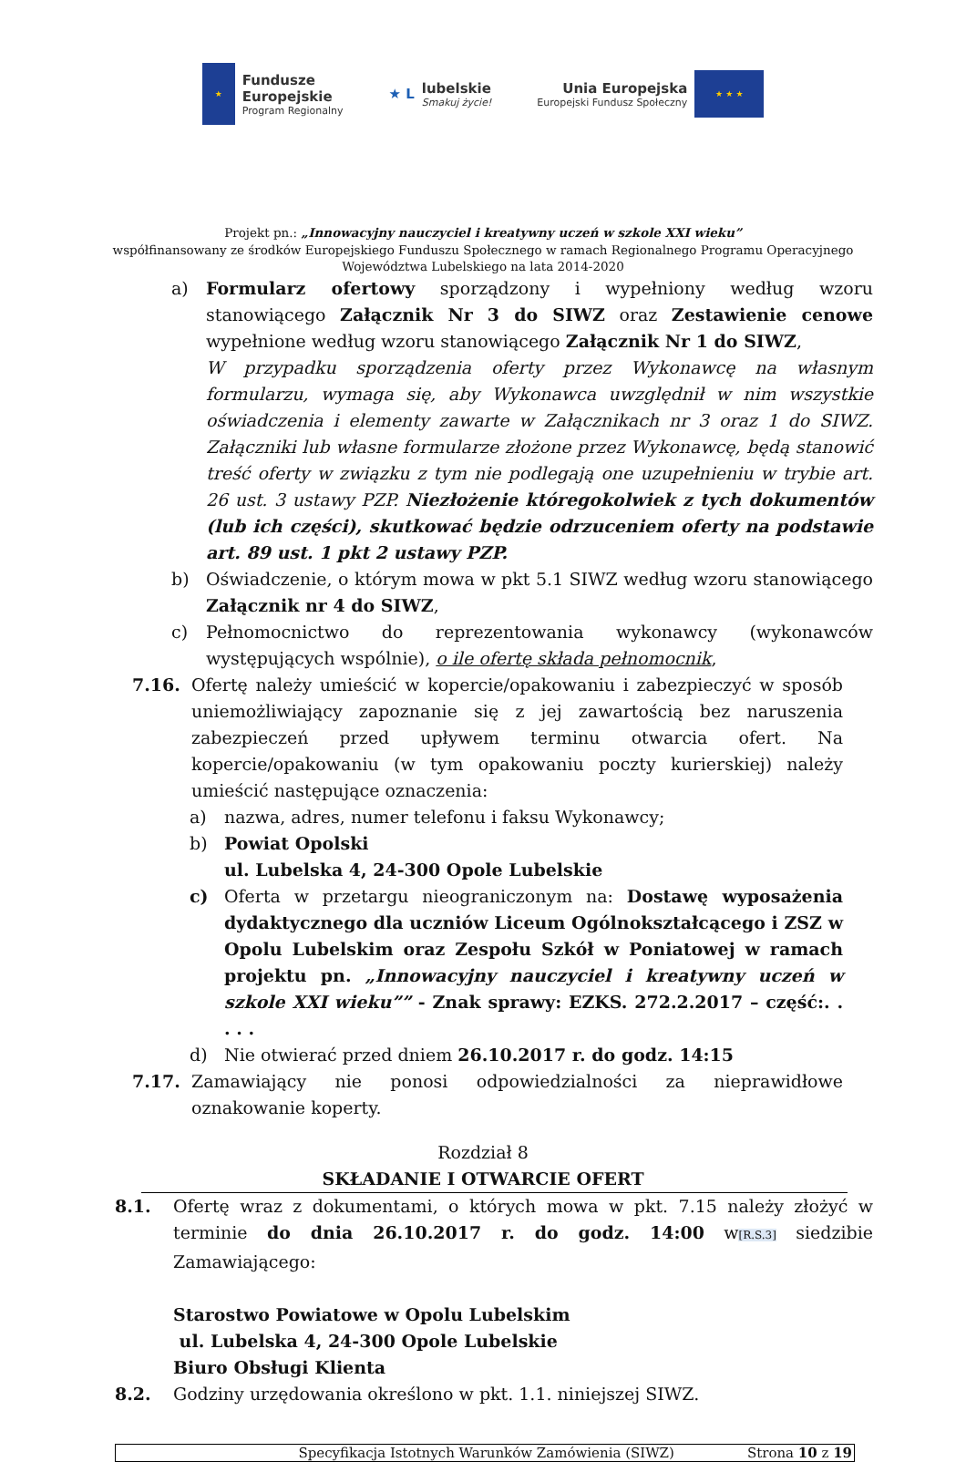★
Fundusze
Europejskie
Program Regionalny
★ L lubelskie
Smakuj życie!
Unia Europejska
Europejski Fundusz Społeczny
★ ★ ★
Projekt pn.: „Innowacyjny nauczyciel i kreatywny uczeń w szkole XXI wieku”
współfinansowany ze środków Europejskiego Funduszu Społecznego w ramach Regionalnego Programu Operacyjnego
Województwa Lubelskiego na lata 2014-2020
a) Formularz ofertowy sporządzony i wypełniony według wzoru stanowiącego Załącznik Nr 3 do SIWZ oraz Zestawienie cenowe wypełnione według wzoru stanowiącego Załącznik Nr 1 do SIWZ,
W przypadku sporządzenia oferty przez Wykonawcę na własnym formularzu, wymaga się, aby Wykonawca uwzględnił w nim wszystkie oświadczenia i elementy zawarte w Załącznikach nr 3 oraz 1 do SIWZ. Załączniki lub własne formularze złożone przez Wykonawcę, będą stanowić treść oferty w związku z tym nie podlegają one uzupełnieniu w trybie art. 26 ust. 3 ustawy PZP. Niezłożenie któregokolwiek z tych dokumentów (lub ich części), skutkować będzie odrzuceniem oferty na podstawie art. 89 ust. 1 pkt 2 ustawy PZP.
b) Oświadczenie, o którym mowa w pkt 5.1 SIWZ według wzoru stanowiącego Załącznik nr 4 do SIWZ,
c) Pełnomocnictwo do reprezentowania wykonawcy (wykonawców występujących wspólnie), o ile ofertę składa pełnomocnik,
7.16. Ofertę należy umieścić w kopercie/opakowaniu i zabezpieczyć w sposób uniemożliwiający zapoznanie się z jej zawartością bez naruszenia zabezpieczeń przed upływem terminu otwarcia ofert. Na kopercie/opakowaniu (w tym opakowaniu poczty kurierskiej) należy umieścić następujące oznaczenia:
a) nazwa, adres, numer telefonu i faksu Wykonawcy;
b) Powiat Opolski
ul. Lubelska 4, 24-300 Opole Lubelskie
c) Oferta w przetargu nieograniczonym na: Dostawę wyposażenia dydaktycznego dla uczniów Liceum Ogólnokształcącego i ZSZ w Opolu Lubelskim oraz Zespołu Szkół w Poniatowej w ramach projektu pn. „Innowacyjny nauczyciel i kreatywny uczeń w szkole XXI wieku”” - Znak sprawy: EZKS. 272.2.2017 – część:. . . . .
d) Nie otwierać przed dniem 26.10.2017 r. do godz. 14:15
7.17. Zamawiający nie ponosi odpowiedzialności za nieprawidłowe oznakowanie koperty.
Rozdział 8
SKŁADANIE I OTWARCIE OFERT
8.1. Ofertę wraz z dokumentami, o których mowa w pkt. 7.15 należy złożyć w terminie do dnia 26.10.2017 r. do godz. 14:00 w[R.S.3] siedzibie Zamawiającego:
Starostwo Powiatowe w Opolu Lubelskim
ul. Lubelska 4, 24-300 Opole Lubelskie
Biuro Obsługi Klienta
8.2. Godziny urzędowania określono w pkt. 1.1. niniejszej SIWZ.
Specyfikacja Istotnych Warunków Zamówienia (SIWZ) Strona 10 z 19